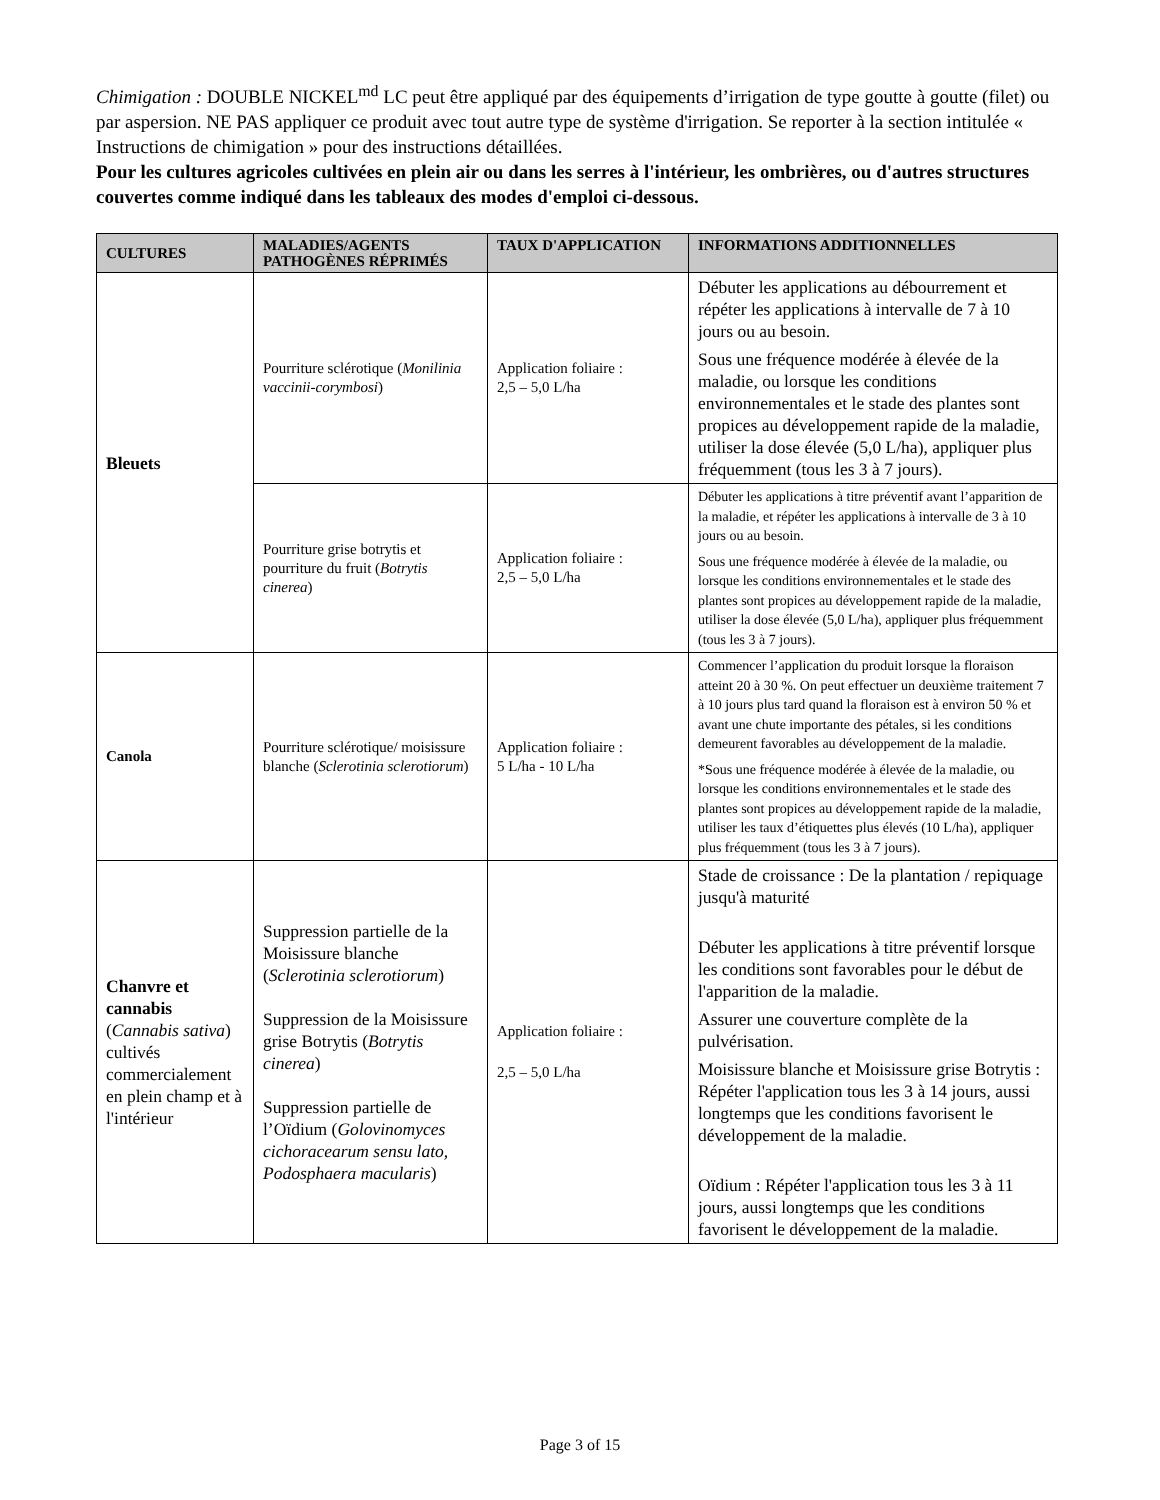Chimigation : DOUBLE NICKEL<sup>md</sup> LC peut être appliqué par des équipements d’irrigation de type goutte à goutte (filet) ou par aspersion. NE PAS appliquer ce produit avec tout autre type de système d'irrigation. Se reporter à la section intitulée « Instructions de chimigation » pour des instructions détaillées.
Pour les cultures agricoles cultivées en plein air ou dans les serres à l'intérieur, les ombrières, ou d'autres structures couvertes comme indiqué dans les tableaux des modes d'emploi ci-dessous.
| CULTURES | MALADIES/AGENTS PATHOGÈNES RÉPRIMÉS | TAUX D'APPLICATION | INFORMATIONS ADDITIONNELLES |
| --- | --- | --- | --- |
| Bleuets | Pourriture sclérotique ( Monilinia vaccinii-corymbosi ) | Application foliaire : 2,5 – 5,0 L/ha | Débuter les applications au débourrement et répéter les applications à intervalle de 7 à 10 jours ou au besoin. Sous une fréquence modérée à élevée de la maladie, ou lorsque les conditions environnementales et le stade des plantes sont propices au développement rapide de la maladie, utiliser la dose élevée (5,0 L/ha), appliquer plus fréquemment (tous les 3 à 7 jours). |
| | Pourriture grise botrytis et pourriture du fruit ( Botrytis cinerea ) | Application foliaire : 2,5 – 5,0 L/ha | Débuter les applications à titre préventif avant l’apparition de la maladie, et répéter les applications à intervalle de 3 à 10 jours ou au besoin. Sous une fréquence modérée à élevée de la maladie, ou lorsque les conditions environnementales et le stade des plantes sont propices au développement rapide de la maladie, utiliser la dose élevée (5,0 L/ha), appliquer plus fréquemment (tous les 3 à 7 jours). |
| Canola | Pourriture sclérotique/ moisissure blanche ( Sclerotinia sclerotiorum ) | Application foliaire : 5 L/ha - 10 L/ha | Commencer l’application du produit lorsque la floraison atteint 20 à 30 %. On peut effectuer un deuxième traitement 7 à 10 jours plus tard quand la floraison est à environ 50 % et avant une chute importante des pétales, si les conditions demeurent favorables au développement de la maladie. *Sous une fréquence modérée à élevée de la maladie, ou lorsque les conditions environnementales et le stade des plantes sont propices au développement rapide de la maladie, utiliser les taux d’étiquettes plus élevés (10 L/ha), appliquer plus fréquemment (tous les 3 à 7 jours). |
| Chanvre et cannabis ( Cannabis sativa ) cultivés commercialement en plein champ et à l'intérieur | Suppression partielle de la Moisissure blanche ( Sclerotinia sclerotiorum ) Suppression de la Moisissure grise Botrytis ( Botrytis cinerea ) Suppression partielle de l’Oïdium ( Golovinomyces cichoracearum sensu lato, Podosphaera macularis ) | Application foliaire : 2,5 – 5,0 L/ha | Stade de croissance : De la plantation / repiquage jusqu'à maturité Débuter les applications à titre préventif lorsque les conditions sont favorables pour le début de l'apparition de la maladie. Assurer une couverture complète de la pulvérisation. Moisissure blanche et Moisissure grise Botrytis : Répéter l'application tous les 3 à 14 jours, aussi longtemps que les conditions favorisent le développement de la maladie. Oïdium : Répéter l'application tous les 3 à 11 jours, aussi longtemps que les conditions favorisent le développement de la maladie. |
Page 3 of 15